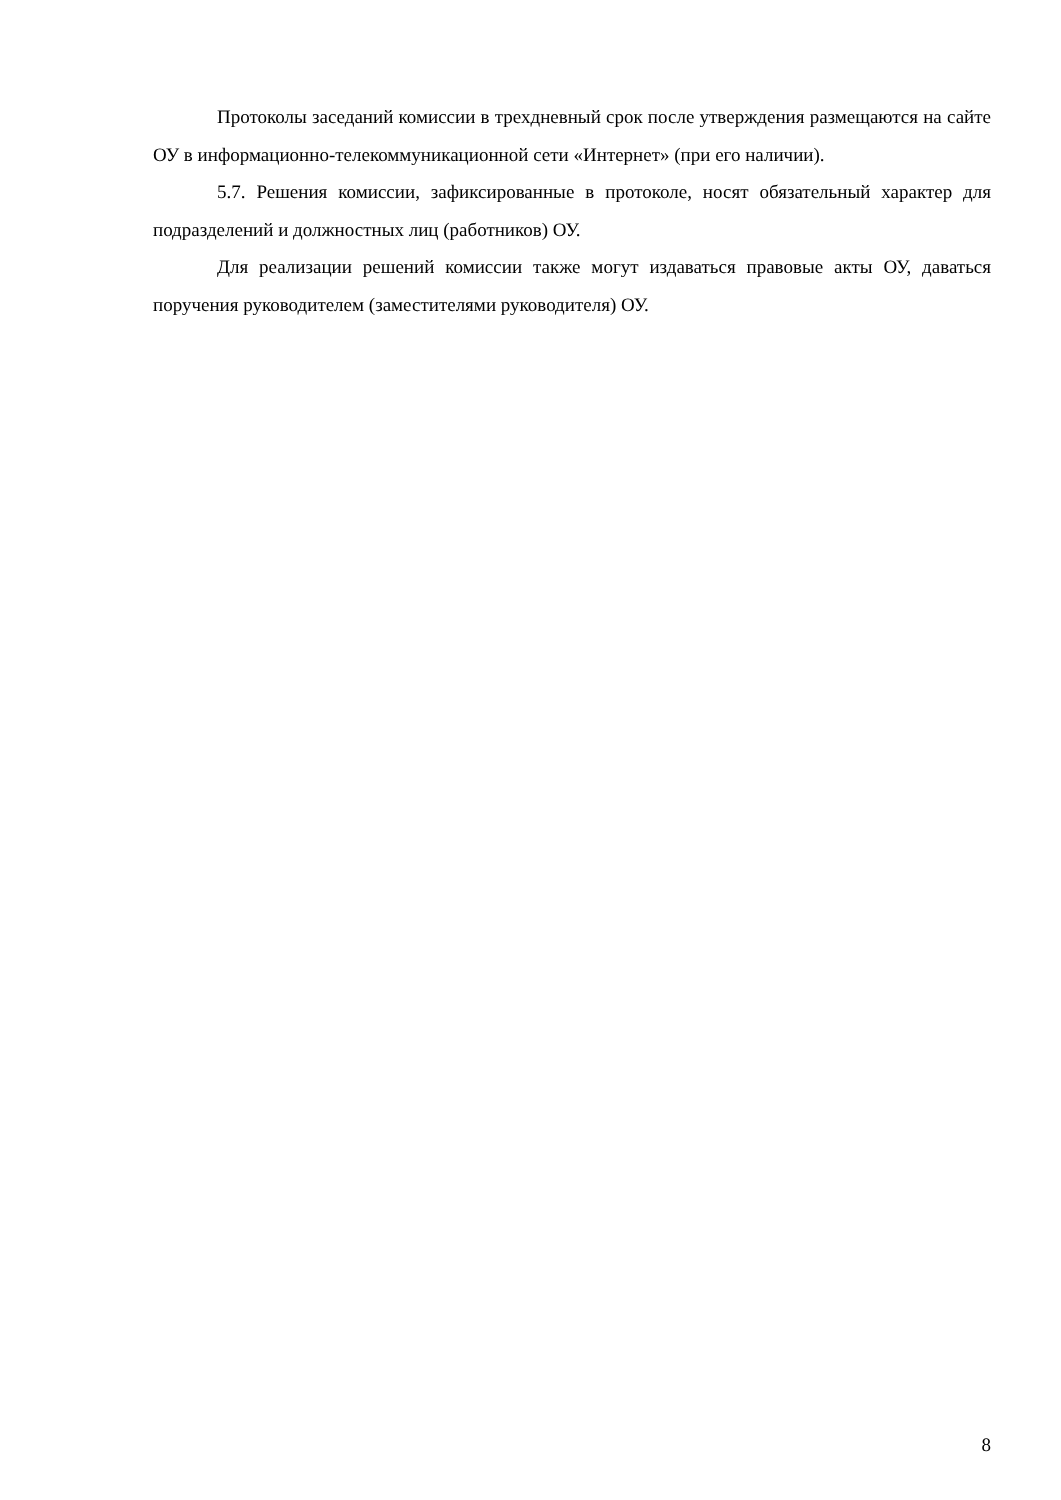Протоколы заседаний комиссии в трехдневный срок после утверждения размещаются на сайте ОУ в информационно-телекоммуникационной сети «Интернет» (при его наличии).
5.7. Решения комиссии, зафиксированные в протоколе, носят обязательный характер для подразделений и должностных лиц (работников) ОУ.
Для реализации решений комиссии также могут издаваться правовые акты ОУ, даваться поручения руководителем (заместителями руководителя) ОУ.
8